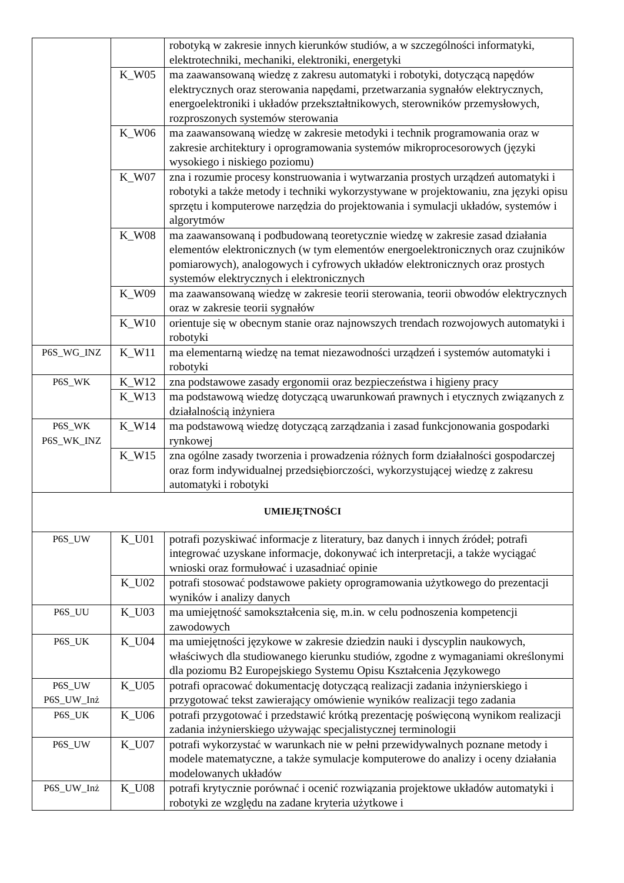| | | robotyką w zakresie innych kierunków studiów, a w szczególności informatyki, elektrotechniki, mechaniki, elektroniki, energetyki |
| | K_W05 | ma zaawansowaną wiedzę z zakresu automatyki i robotyki, dotyczącą napędów elektrycznych oraz sterowania napędami, przetwarzania sygnałów elektrycznych, energoelektroniki i układów przekształtnikowych, sterowników przemysłowych, rozproszonych systemów sterowania |
| | K_W06 | ma zaawansowaną wiedzę w zakresie metodyki i technik programowania oraz w zakresie architektury i oprogramowania systemów mikroprocesorowych (języki wysokiego i niskiego poziomu) |
| | K_W07 | zna i rozumie procesy konstruowania i wytwarzania prostych urządzeń automatyki i robotyki a także metody i techniki wykorzystywane w projektowaniu, zna języki opisu sprzętu i komputerowe narzędzia do projektowania i symulacji układów, systemów i algorytmów |
| | K_W08 | ma zaawansowaną i podbudowaną teoretycznie wiedzę w zakresie zasad działania elementów elektronicznych (w tym elementów energoelektronicznych oraz czujników pomiarowych), analogowych i cyfrowych układów elektronicznych oraz prostych systemów elektrycznych i elektronicznych |
| | K_W09 | ma zaawansowaną wiedzę w zakresie teorii sterowania, teorii obwodów elektrycznych oraz w zakresie teorii sygnałów |
| | K_W10 | orientuje się w obecnym stanie oraz najnowszych trendach rozwojowych automatyki i robotyki |
| P6S_WG_INZ | K_W11 | ma elementarną wiedzę na temat niezawodności urządzeń i systemów automatyki i robotyki |
| P6S_WK | K_W12 | zna podstawowe zasady ergonomii oraz bezpieczeństwa i higieny pracy |
| | K_W13 | ma podstawową wiedzę dotyczącą uwarunkowań prawnych i etycznych związanych z działalnością inżyniera |
| P6S_WK P6S_WK_INZ | K_W14 | ma podstawową wiedzę dotyczącą zarządzania i zasad funkcjonowania gospodarki rynkowej |
| | K_W15 | zna ogólne zasady tworzenia i prowadzenia różnych form działalności gospodarczej oraz form indywidualnej przedsiębiorczości, wykorzystującej wiedzę z zakresu automatyki i robotyki |
| UMIEJĘTNOŚCI | | |
| P6S_UW | K_U01 | potrafi pozyskiwać informacje z literatury, baz danych i innych źródeł; potrafi integrować uzyskane informacje, dokonywać ich interpretacji, a także wyciągać wnioski oraz formułować i uzasadniać opinie |
| | K_U02 | potrafi stosować podstawowe pakiety oprogramowania użytkowego do prezentacji wyników i analizy danych |
| P6S_UU | K_U03 | ma umiejętność samokształcenia się, m.in. w celu podnoszenia kompetencji zawodowych |
| P6S_UK | K_U04 | ma umiejętności językowe w zakresie dziedzin nauki i dyscyplin naukowych, właściwych dla studiowanego kierunku studiów, zgodne z wymaganiami określonymi dla poziomu B2 Europejskiego Systemu Opisu Kształcenia Językowego |
| P6S_UW P6S_UW_Inż | K_U05 | potrafi opracować dokumentację dotyczącą realizacji zadania inżynierskiego i przygotować tekst zawierający omówienie wyników realizacji tego zadania |
| P6S_UK | K_U06 | potrafi przygotować i przedstawić krótką prezentację poświęconą wynikom realizacji zadania inżynierskiego używając specjalistycznej terminologii |
| P6S_UW | K_U07 | potrafi wykorzystać w warunkach nie w pełni przewidywalnych poznane metody i modele matematyczne, a także symulacje komputerowe do analizy i oceny działania modelowanych układów |
| P6S_UW_Inż | K_U08 | potrafi krytycznie porównać i ocenić rozwiązania projektowe układów automatyki i robotyki ze względu na zadane kryteria użytkowe i |